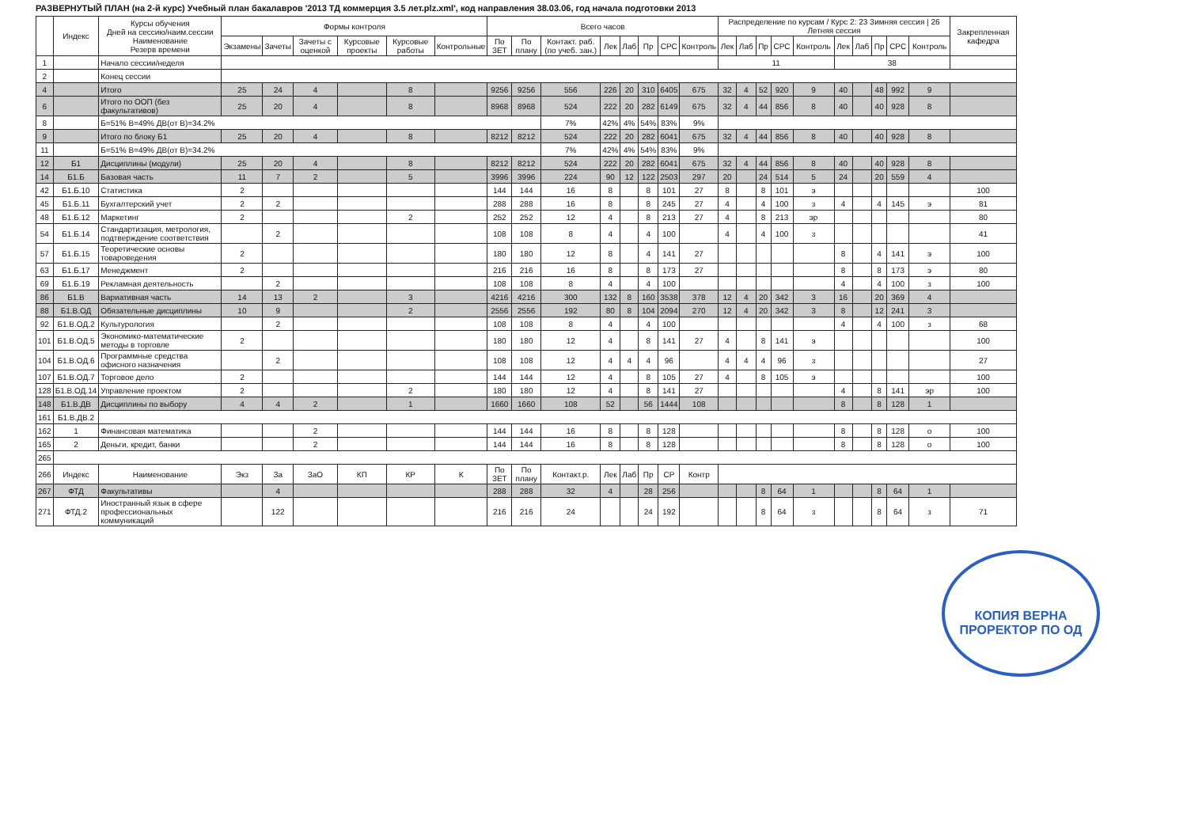РАЗВЕРНУТЫЙ ПЛАН (на 2-й курс) Учебный план бакалавров '2013 ТД коммерция 3.5 лет.plz.xml', код направления 38.03.06, год начала подготовки 2013
| | Индекс | Курсы обучения Дней на сессию/наим.сессии Наименование Резерв времени | Формы контроля | | | | | | Всего часов | | | | | | | | Распределение по курсам / Курс 2: 23 Зимняя сессия / 26 Летняя сессия | | | | | | | | | | Закрепленная кафедра |
| --- | --- | --- | --- | --- | --- | --- | --- | --- | --- | --- | --- | --- | --- | --- | --- | --- | --- | --- | --- | --- | --- | --- | --- | --- | --- | --- | --- |
| | | | Экзамены | Зачеты | Зачеты с оценкой | Курсовые проекты | Курсовые работы | Контрольные | По ЗЕТ | По плану | Контакт. раб. (по учеб. зан.) | Лек | Лаб | Пр | СРС | Контроль | Лек | Лаб | Пр | СРС | Контроль | Лек | Лаб | Пр | СРС | Контроль | |
| 1 | | Начало сессии/неделя | | | | | | | | | | | | | | | 11 | | | | | 38 | | | | | |
| 2 | | Конец сессии | | | | | | | | | | | | | | | | | | | | | | | | | |
| 4 | | Итого | 25 | 24 | 4 | | 8 | | 9256 | 9256 | 556 | 226 | 20 | 310 | 6405 | 675 | 32 | 4 | 52 | 920 | 9 | 40 | | 48 | 992 | 9 | |
| 6 | | Итого по ООП (без факультативов) | 25 | 20 | 4 | | 8 | | 8968 | 8968 | 524 | 222 | 20 | 282 | 6149 | 675 | 32 | 4 | 44 | 856 | 8 | 40 | | 40 | 928 | 8 | |
| 8 | | Б=51% В=49% ДВ(от В)=34.2% | | | | | | | | | 7% | 42% | 4% | 54% | 83% | 9% | | | | | | | | | | | |
| 9 | | Итого по блоку Б1 | 25 | 20 | 4 | | 8 | | 8212 | 8212 | 524 | 222 | 20 | 282 | 6041 | 675 | 32 | 4 | 44 | 856 | 8 | 40 | | 40 | 928 | 8 | |
| 11 | | Б=51% В=49% ДВ(от В)=34.2% | | | | | | | | | 7% | 42% | 4% | 54% | 83% | 9% | | | | | | | | | | | |
| 12 | Б1 | Дисциплины (модули) | 25 | 20 | 4 | | 8 | | 8212 | 8212 | 524 | 222 | 20 | 282 | 6041 | 675 | 32 | 4 | 44 | 856 | 8 | 40 | | 40 | 928 | 8 | |
| 14 | Б1.Б | Базовая часть | 11 | 7 | 2 | | 5 | | 3996 | 3996 | 224 | 90 | 12 | 122 | 2503 | 297 | 20 | | 24 | 514 | 5 | 24 | | 20 | 559 | 4 | |
| 42 | Б1.Б.10 | Статистика | 2 | | | | | | 144 | 144 | 16 | 8 | | 8 | 101 | 27 | 8 | | 8 | 101 | э | | | | | | 100 |
| 45 | Б1.Б.11 | Бухгалтерский учет | 2 | 2 | | | | | 288 | 288 | 16 | 8 | | 8 | 245 | 27 | 4 | | 4 | 100 | з | 4 | | 4 | 145 | э | 81 |
| 48 | Б1.Б.12 | Маркетинг | 2 | | | | 2 | | 252 | 252 | 12 | 4 | | 8 | 213 | 27 | 4 | | 8 | 213 | эр | | | | | | 80 |
| 54 | Б1.Б.14 | Стандартизация, метрология, подтверждение соответствия | | 2 | | | | | 108 | 108 | 8 | 4 | | 4 | 100 | | 4 | | 4 | 100 | з | | | | | | 41 |
| 57 | Б1.Б.15 | Теоретические основы товароведения | 2 | | | | | | 180 | 180 | 12 | 8 | | 4 | 141 | 27 | | | | | | 8 | | 4 | 141 | э | 100 |
| 63 | Б1.Б.17 | Менеджмент | 2 | | | | | | 216 | 216 | 16 | 8 | | 8 | 173 | 27 | | | | | | 8 | | 8 | 173 | э | 80 |
| 69 | Б1.Б.19 | Рекламная деятельность | | 2 | | | | | 108 | 108 | 8 | 4 | | 4 | 100 | | | | | | | 4 | | 4 | 100 | з | 100 |
| 86 | Б1.В | Вариативная часть | 14 | 13 | 2 | | 3 | | 4216 | 4216 | 300 | 132 | 8 | 160 | 3538 | 378 | 12 | 4 | 20 | 342 | 3 | 16 | | 20 | 369 | 4 | |
| 88 | Б1.В.ОД | Обязательные дисциплины | 10 | 9 | | | 2 | | 2556 | 2556 | 192 | 80 | 8 | 104 | 2094 | 270 | 12 | 4 | 20 | 342 | 3 | 8 | | 12 | 241 | 3 | |
| 92 | Б1.В.ОД.2 | Культурология | | 2 | | | | | 108 | 108 | 8 | 4 | | 4 | 100 | | | | | | | 4 | | 4 | 100 | з | 68 |
| 101 | Б1.В.ОД.5 | Экономико-математические методы в торговле | 2 | | | | | | 180 | 180 | 12 | 4 | | 8 | 141 | 27 | 4 | | 8 | 141 | э | | | | | | 100 |
| 104 | Б1.В.ОД.6 | Программные средства офисного назначения | | 2 | | | | | 108 | 108 | 12 | 4 | 4 | 4 | 96 | | 4 | 4 | 4 | 96 | з | | | | | | 27 |
| 107 | Б1.В.ОД.7 | Торговое дело | 2 | | | | | | 144 | 144 | 12 | 4 | | 8 | 105 | 27 | 4 | | 8 | 105 | э | | | | | | 100 |
| 128 | Б1.В.ОД.14 | Управление проектом | 2 | | | | 2 | | 180 | 180 | 12 | 4 | | 8 | 141 | 27 | | | | | | 4 | | 8 | 141 | эр | 100 |
| 148 | Б1.В.ДВ | Дисциплины по выбору | 4 | 4 | 2 | | 1 | | 1660 | 1660 | 108 | 52 | | 56 | 1444 | 108 | | | | | | 8 | | 8 | 128 | 1 | |
| 161 | Б1.В.ДВ.2 | | | | | | | | | | | | | | | | | | | | | | | | | | |
| 162 | 1 | Финансовая математика | | | 2 | | | | 144 | 144 | 16 | 8 | | 8 | 128 | | | | | | | 8 | | 8 | 128 | о | 100 |
| 165 | 2 | Деньги, кредит, банки | | | 2 | | | | 144 | 144 | 16 | 8 | | 8 | 128 | | | | | | | 8 | | 8 | 128 | о | 100 |
| 265 | | | | | | | | | | | | | | | | | | | | | | | | | | | |
| 266 | Индекс | Наименование | Экз | За | ЗаО | КП | КР | К | По ЗЕТ | По плану | Контакт.р. | Лек | Лаб | Пр | СР | Контр | | | | | | | | | | | |
| 267 | ФТД | Факультативы | | 4 | | | | | 288 | 288 | 32 | 4 | | 28 | 256 | | | | 8 | 64 | 1 | | | 8 | 64 | 1 | |
| 271 | ФТД.2 | Иностранный язык в сфере профессиональных коммуникаций | | 122 | | | | | 216 | 216 | 24 | | | 24 | 192 | | | | 8 | 64 | з | | | 8 | 64 | з | 71 |
КОПИЯ ВЕРНА
ПРОРЕКТОР ПО ОД